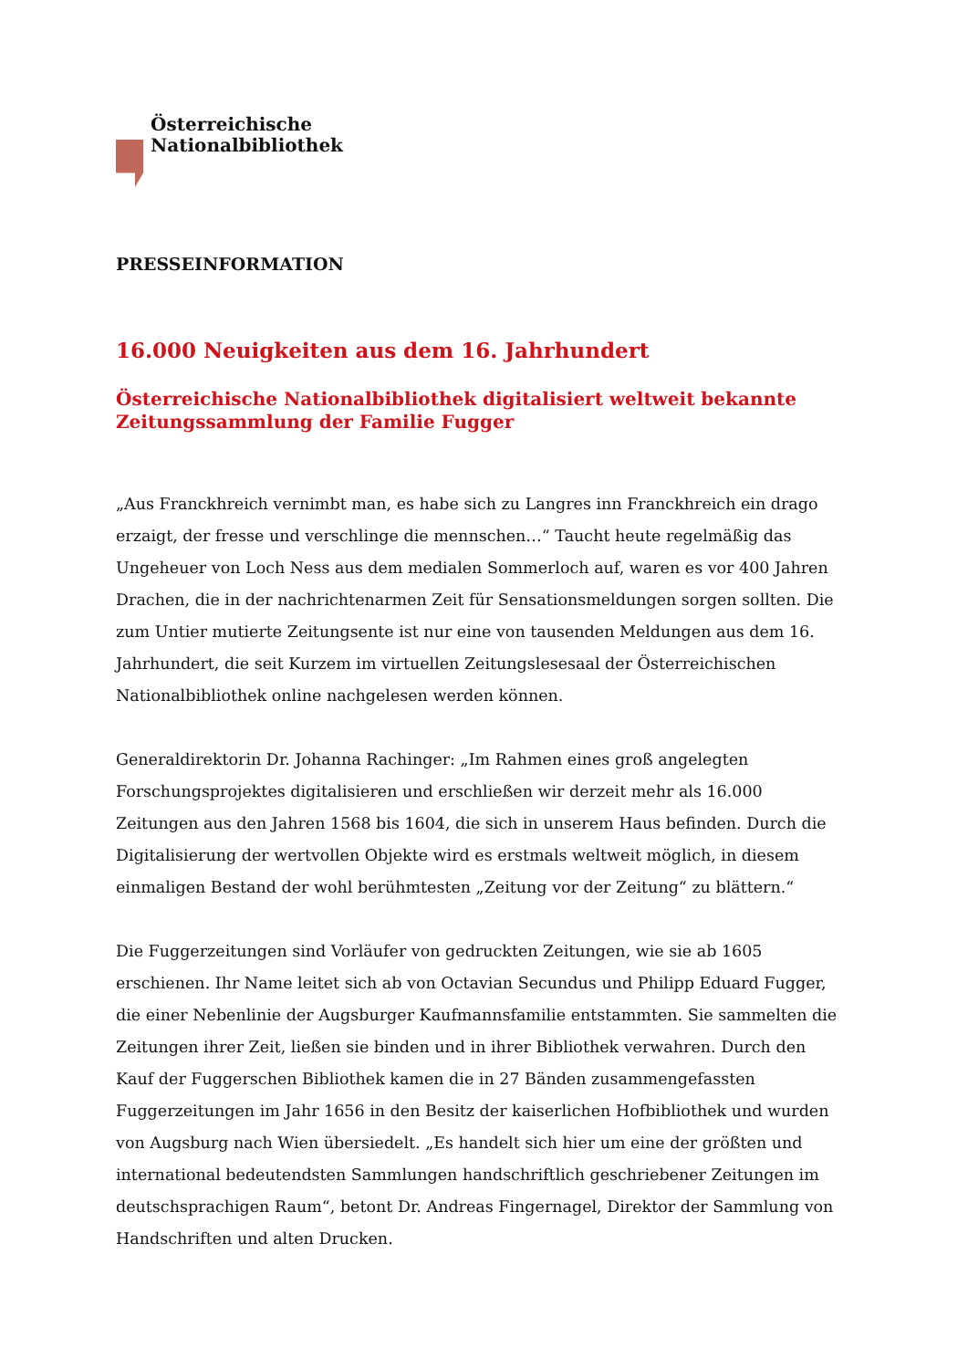Österreichische
Nationalbibliothek
PRESSEINFORMATION
16.000 Neuigkeiten aus dem 16. Jahrhundert
Österreichische Nationalbibliothek digitalisiert weltweit bekannte
Zeitungssammlung der Familie Fugger
„Aus Franckhreich vernimbt man, es habe sich zu Langres inn Franckhreich ein drago erzaigt, der fresse und verschlinge die mennschen…“ Taucht heute regelmäßig das Ungeheuer von Loch Ness aus dem medialen Sommerloch auf, waren es vor 400 Jahren Drachen, die in der nachrichtenarmen Zeit für Sensationsmeldungen sorgen sollten. Die zum Untier mutierte Zeitungsente ist nur eine von tausenden Meldungen aus dem 16. Jahrhundert, die seit Kurzem im virtuellen Zeitungslesesaal der Österreichischen Nationalbibliothek online nachgelesen werden können.
Generaldirektorin Dr. Johanna Rachinger: „Im Rahmen eines groß angelegten Forschungsprojektes digitalisieren und erschließen wir derzeit mehr als 16.000 Zeitungen aus den Jahren 1568 bis 1604, die sich in unserem Haus befinden. Durch die Digitalisierung der wertvollen Objekte wird es erstmals weltweit möglich, in diesem einmaligen Bestand der wohl berühmtesten „Zeitung vor der Zeitung“ zu blättern.“
Die Fuggerzeitungen sind Vorläufer von gedruckten Zeitungen, wie sie ab 1605 erschienen. Ihr Name leitet sich ab von Octavian Secundus und Philipp Eduard Fugger, die einer Nebenlinie der Augsburger Kaufmannsfamilie entstammten. Sie sammelten die Zeitungen ihrer Zeit, ließen sie binden und in ihrer Bibliothek verwahren. Durch den Kauf der Fuggerschen Bibliothek kamen die in 27 Bänden zusammengefassten Fuggerzeitungen im Jahr 1656 in den Besitz der kaiserlichen Hofbibliothek und wurden von Augsburg nach Wien übersiedelt. „Es handelt sich hier um eine der größten und international bedeutendsten Sammlungen handschriftlich geschriebener Zeitungen im deutschsprachigen Raum“, betont Dr. Andreas Fingernagel, Direktor der Sammlung von Handschriften und alten Drucken.